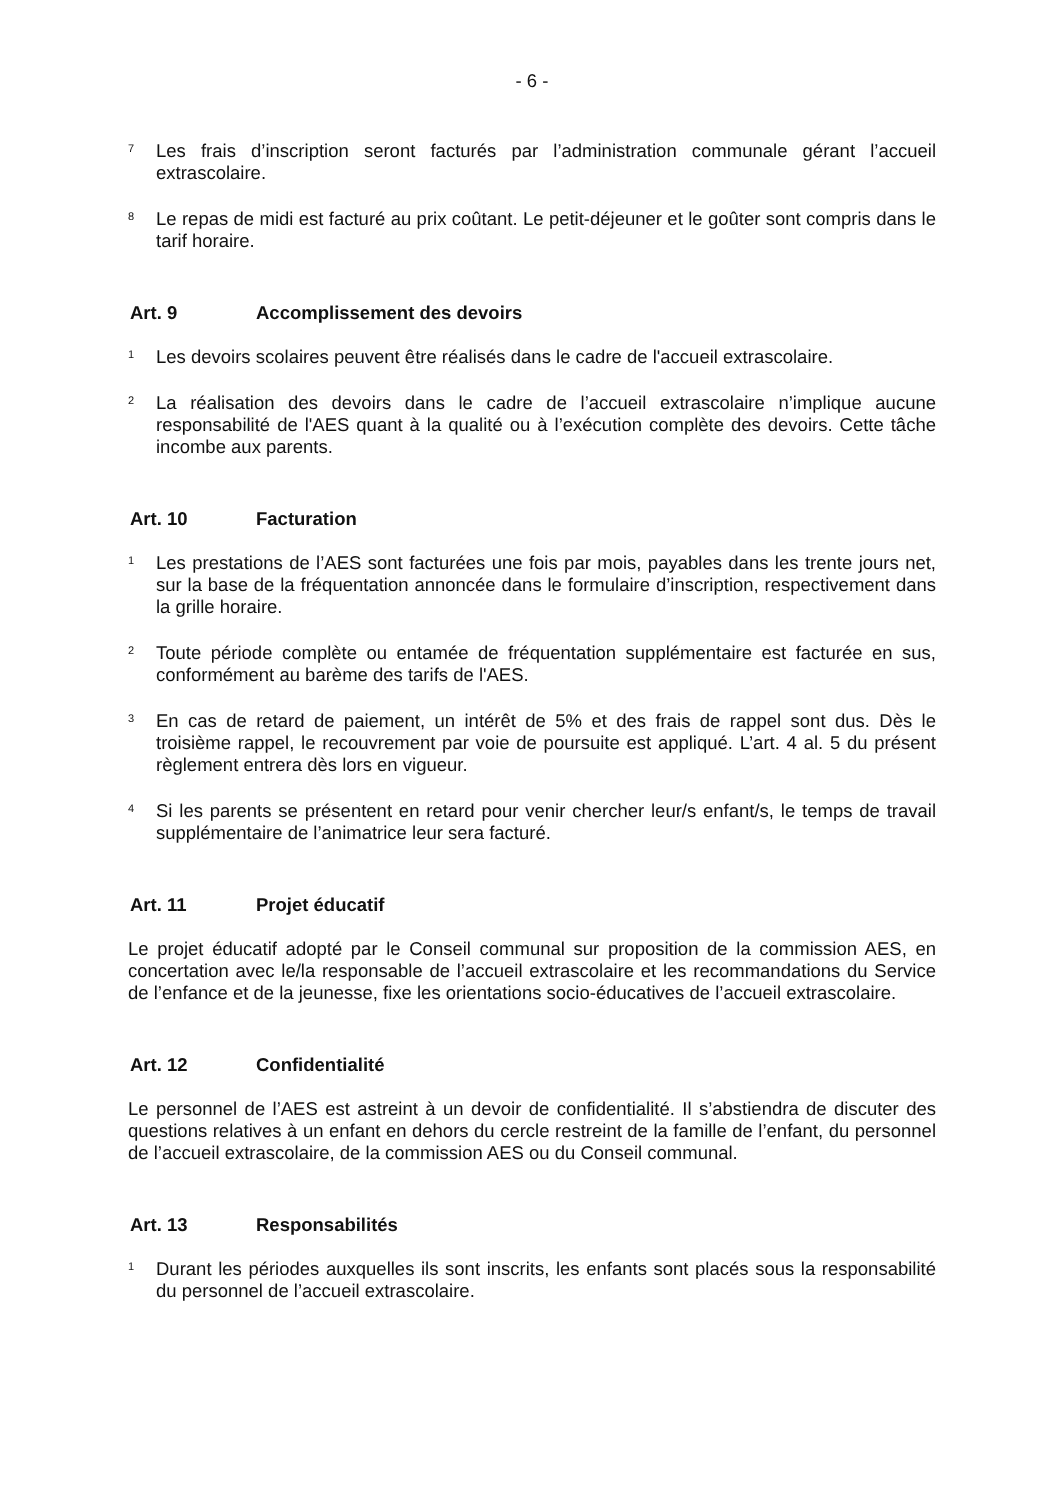- 6 -
<sup>7</sup>
Les frais d’inscription seront facturés par l’administration communale gérant l’accueil extrascolaire.
<sup>8</sup>
Le repas de midi est facturé au prix coûtant. Le petit-déjeuner et le goûter sont compris dans le tarif horaire.
Art. 9 Accomplissement des devoirs
<sup>1</sup>
Les devoirs scolaires peuvent être réalisés dans le cadre de l'accueil extrascolaire.
<sup>2</sup>
La réalisation des devoirs dans le cadre de l’accueil extrascolaire n’implique aucune responsabilité de l'AES quant à la qualité ou à l’exécution complète des devoirs. Cette tâche incombe aux parents.
Art. 10 Facturation
<sup>1</sup>
Les prestations de l’AES sont facturées une fois par mois, payables dans les trente jours net, sur la base de la fréquentation annoncée dans le formulaire d’inscription, respectivement dans la grille horaire.
<sup>2</sup>
Toute période complète ou entamée de fréquentation supplémentaire est facturée en sus, conformément au barème des tarifs de l'AES.
<sup>3</sup>
En cas de retard de paiement, un intérêt de 5% et des frais de rappel sont dus. Dès le troisième rappel, le recouvrement par voie de poursuite est appliqué. L’art. 4 al. 5 du présent règlement entrera dès lors en vigueur.
<sup>4</sup>
Si les parents se présentent en retard pour venir chercher leur/s enfant/s, le temps de travail supplémentaire de l’animatrice leur sera facturé.
Art. 11 Projet éducatif
Le projet éducatif adopté par le Conseil communal sur proposition de la commission AES, en concertation avec le/la responsable de l’accueil extrascolaire et les recommandations du Service de l’enfance et de la jeunesse, fixe les orientations socio-éducatives de l’accueil extrascolaire.
Art. 12 Confidentialité
Le personnel de l’AES est astreint à un devoir de confidentialité. Il s’abstiendra de discuter des questions relatives à un enfant en dehors du cercle restreint de la famille de l’enfant, du personnel de l’accueil extrascolaire, de la commission AES ou du Conseil communal.
Art. 13 Responsabilités
<sup>1</sup>
Durant les périodes auxquelles ils sont inscrits, les enfants sont placés sous la responsabilité du personnel de l’accueil extrascolaire.